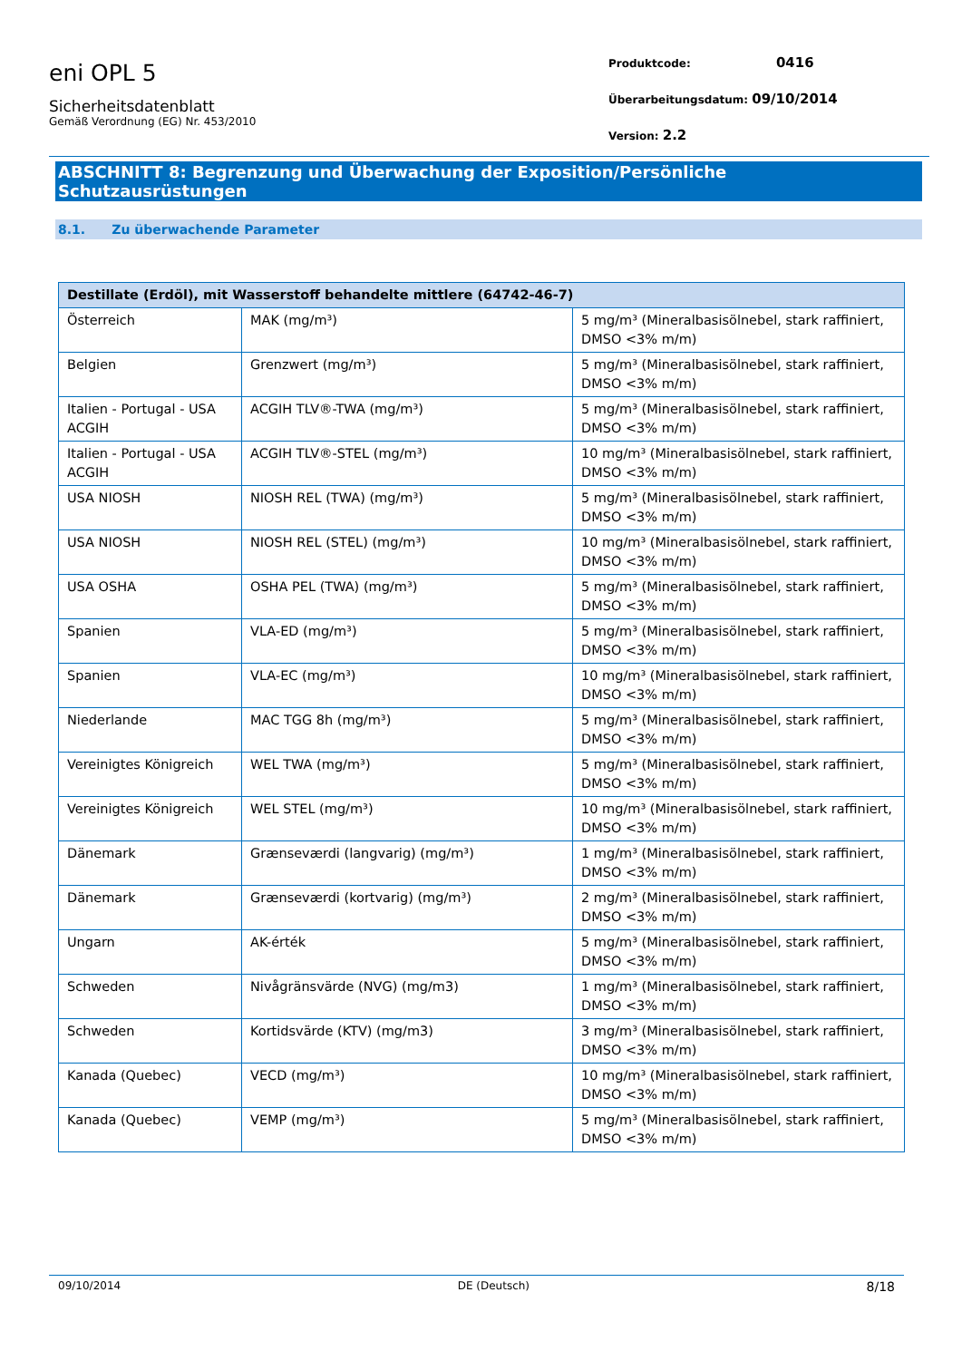eni OPL 5
Sicherheitsdatenblatt
Gemäß Verordnung (EG) Nr. 453/2010
Produktcode: 0416
Überarbeitungsdatum: 09/10/2014
Version: 2.2
ABSCHNITT 8: Begrenzung und Überwachung der Exposition/Persönliche Schutzausrüstungen
8.1. Zu überwachende Parameter
| Destillate (Erdöl), mit Wasserstoff behandelte mittlere (64742-46-7) | | |
| --- | --- | --- |
| Österreich | MAK (mg/m³) | 5 mg/m³ (Mineralbasisölnebel, stark raffiniert, DMSO <3% m/m) |
| Belgien | Grenzwert (mg/m³) | 5 mg/m³ (Mineralbasisölnebel, stark raffiniert, DMSO <3% m/m) |
| Italien - Portugal - USA ACGIH | ACGIH TLV®-TWA (mg/m³) | 5 mg/m³ (Mineralbasisölnebel, stark raffiniert, DMSO <3% m/m) |
| Italien - Portugal - USA ACGIH | ACGIH TLV®-STEL (mg/m³) | 10 mg/m³ (Mineralbasisölnebel, stark raffiniert, DMSO <3% m/m) |
| USA NIOSH | NIOSH REL (TWA) (mg/m³) | 5 mg/m³ (Mineralbasisölnebel, stark raffiniert, DMSO <3% m/m) |
| USA NIOSH | NIOSH REL (STEL) (mg/m³) | 10 mg/m³ (Mineralbasisölnebel, stark raffiniert, DMSO <3% m/m) |
| USA OSHA | OSHA PEL (TWA) (mg/m³) | 5 mg/m³ (Mineralbasisölnebel, stark raffiniert, DMSO <3% m/m) |
| Spanien | VLA-ED (mg/m³) | 5 mg/m³ (Mineralbasisölnebel, stark raffiniert, DMSO <3% m/m) |
| Spanien | VLA-EC (mg/m³) | 10 mg/m³ (Mineralbasisölnebel, stark raffiniert, DMSO <3% m/m) |
| Niederlande | MAC TGG 8h (mg/m³) | 5 mg/m³ (Mineralbasisölnebel, stark raffiniert, DMSO <3% m/m) |
| Vereinigtes Königreich | WEL TWA (mg/m³) | 5 mg/m³ (Mineralbasisölnebel, stark raffiniert, DMSO <3% m/m) |
| Vereinigtes Königreich | WEL STEL (mg/m³) | 10 mg/m³ (Mineralbasisölnebel, stark raffiniert, DMSO <3% m/m) |
| Dänemark | Grænseværdi (langvarig) (mg/m³) | 1 mg/m³ (Mineralbasisölnebel, stark raffiniert, DMSO <3% m/m) |
| Dänemark | Grænseværdi (kortvarig) (mg/m³) | 2 mg/m³ (Mineralbasisölnebel, stark raffiniert, DMSO <3% m/m) |
| Ungarn | AK-érték | 5 mg/m³ (Mineralbasisölnebel, stark raffiniert, DMSO <3% m/m) |
| Schweden | Nivågränsvärde (NVG) (mg/m3) | 1 mg/m³ (Mineralbasisölnebel, stark raffiniert, DMSO <3% m/m) |
| Schweden | Kortidsvärde (KTV) (mg/m3) | 3 mg/m³ (Mineralbasisölnebel, stark raffiniert, DMSO <3% m/m) |
| Kanada (Quebec) | VECD (mg/m³) | 10 mg/m³ (Mineralbasisölnebel, stark raffiniert, DMSO <3% m/m) |
| Kanada (Quebec) | VEMP (mg/m³) | 5 mg/m³ (Mineralbasisölnebel, stark raffiniert, DMSO <3% m/m) |
09/10/2014 DE (Deutsch) 8/18